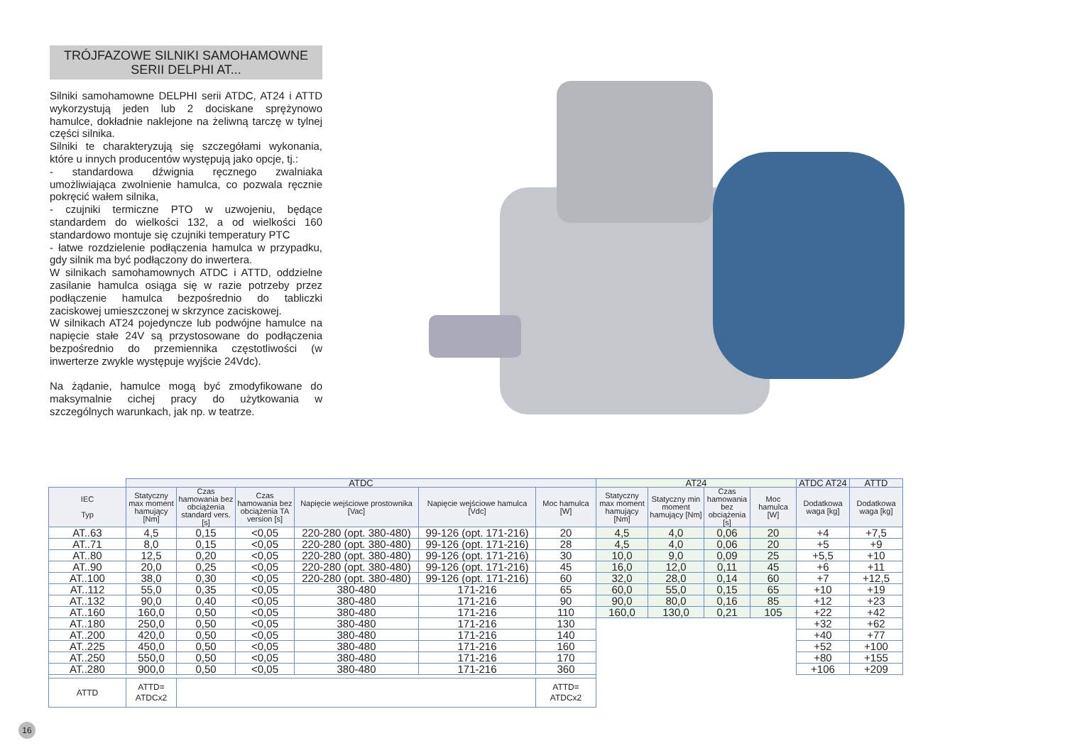TRÓJFAZOWE SILNIKI SAMOHAMOWNE
SERII DELPHI AT...
Silniki samohamowne DELPHI serii ATDC, AT24 i ATTD wykorzystują jeden lub 2 dociskane sprężynowo hamulce, dokładnie naklejone na żeliwną tarczę w tylnej części silnika.
Silniki te charakteryzują się szczegółami wykonania, które u innych producentów występują jako opcje, tj.:
- standardowa dźwignia ręcznego zwalniaka umożliwiająca zwolnienie hamulca, co pozwala ręcznie pokręcić wałem silnika,
- czujniki termiczne PTO w uzwojeniu, będące standardem do wielkości 132, a od wielkości 160 standardowo montuje się czujniki temperatury PTC
- łatwe rozdzielenie podłączenia hamulca w przypadku, gdy silnik ma być podłączony do inwertera.
W silnikach samohamownych ATDC i ATTD, oddzielne zasilanie hamulca osiąga się w razie potrzeby przez podłączenie hamulca bezpośrednio do tabliczki zaciskowej umieszczonej w skrzynce zaciskowej.
W silnikach AT24 pojedyncze lub podwójne hamulce na napięcie stałe 24V są przystosowane do podłączenia bezpośrednio do przemiennika częstotliwości (w inwerterze zwykle występuje wyjście 24Vdc).
Na żądanie, hamulce mogą być zmodyfikowane do maksymalnie cichej pracy do użytkowania w szczególnych warunkach, jak np. w teatrze.
| | ATDC | | | | | | AT24 | | | | ATDC AT24 | ATTD |
| IEC Typ | Statyczny max moment hamujący [Nm] | Czas hamowania bez obciążenia standard vers. [s] | Czas hamowania bez obciążenia TA version [s] | Napięcie wejściowe prostownika [Vac] | Napięcie wejściowe hamulca [Vdc] | Moc hamulca [W] | Statyczny max moment hamujący [Nm] | Statyczny min moment hamujący [Nm] | Czas hamowania bez obciążenia [s] | Moc hamulca [W] | Dodatkowa waga [kg] | Dodatkowa waga [kg] |
| AT..63 | 4,5 | 0,15 | <0,05 | 220-280 (opt. 380-480) | 99-126 (opt. 171-216) | 20 | 4,5 | 4,0 | 0,06 | 20 | +4 | +7,5 |
| AT..71 | 8,0 | 0,15 | <0,05 | 220-280 (opt. 380-480) | 99-126 (opt. 171-216) | 28 | 4,5 | 4,0 | 0,06 | 20 | +5 | +9 |
| AT..80 | 12,5 | 0,20 | <0,05 | 220-280 (opt. 380-480) | 99-126 (opt. 171-216) | 30 | 10,0 | 9,0 | 0,09 | 25 | +5,5 | +10 |
| AT..90 | 20,0 | 0,25 | <0,05 | 220-280 (opt. 380-480) | 99-126 (opt. 171-216) | 45 | 16,0 | 12,0 | 0,11 | 45 | +6 | +11 |
| AT..100 | 38,0 | 0,30 | <0,05 | 220-280 (opt. 380-480) | 99-126 (opt. 171-216) | 60 | 32,0 | 28,0 | 0,14 | 60 | +7 | +12,5 |
| AT..112 | 55,0 | 0,35 | <0,05 | 380-480 | 171-216 | 65 | 60,0 | 55,0 | 0,15 | 65 | +10 | +19 |
| AT..132 | 90,0 | 0,40 | <0,05 | 380-480 | 171-216 | 90 | 90,0 | 80,0 | 0,16 | 85 | +12 | +23 |
| AT..160 | 160,0 | 0,50 | <0,05 | 380-480 | 171-216 | 110 | 160,0 | 130,0 | 0,21 | 105 | +22 | +42 |
| AT..180 | 250,0 | 0,50 | <0,05 | 380-480 | 171-216 | 130 | | | | | +32 | +62 |
| AT..200 | 420,0 | 0,50 | <0,05 | 380-480 | 171-216 | 140 | | | | | +40 | +77 |
| AT..225 | 450,0 | 0,50 | <0,05 | 380-480 | 171-216 | 160 | | | | | +52 | +100 |
| AT..250 | 550,0 | 0,50 | <0,05 | 380-480 | 171-216 | 170 | | | | | +80 | +155 |
| AT..280 | 900,0 | 0,50 | <0,05 | 380-480 | 171-216 | 360 | | | | | +106 | +209 |
| ATTD | ATTD= ATDCx2 | | | | | ATTD= ATDCx2 | | | | | | |
16